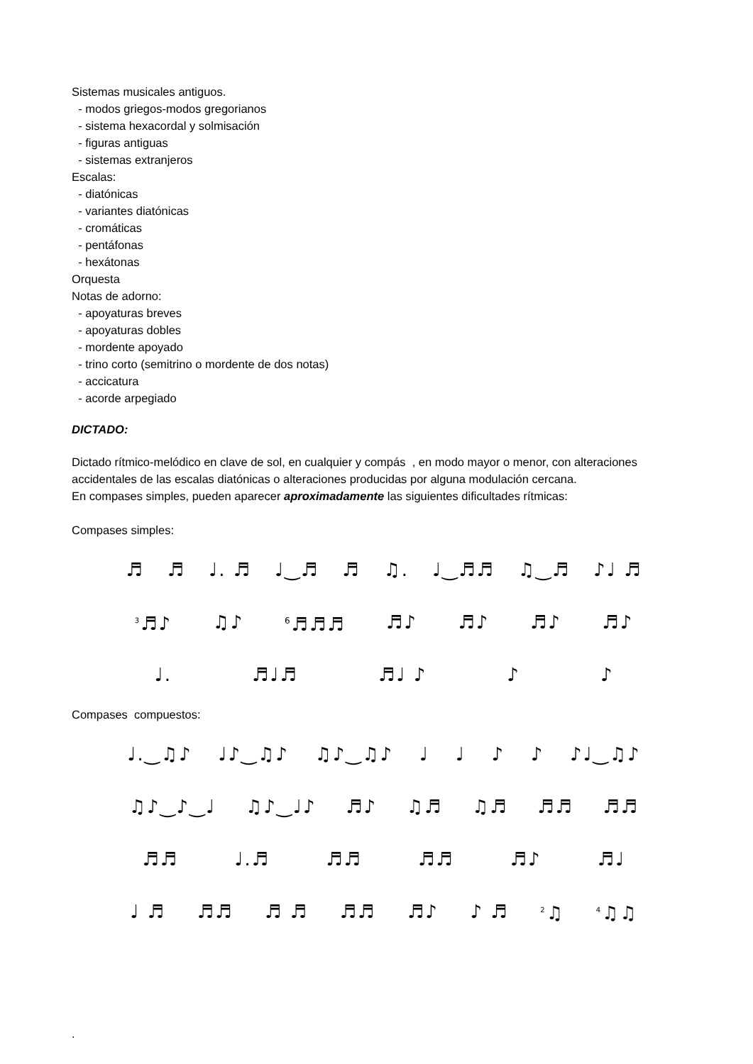Sistemas musicales antiguos.
- modos griegos-modos gregorianos
- sistema hexacordal y solmisación
- figuras antiguas
- sistemas extranjeros
Escalas:
- diatónicas
- variantes diatónicas
- cromáticas
- pentáfonas
- hexátonas
Orquesta
Notas de adorno:
- apoyaturas breves
- apoyaturas dobles
- mordente apoyado
- trino corto (semitrino o mordente de dos notas)
- accicatura
- acorde arpegiado
DICTADO:
Dictado rítmico-melódico en clave de sol, en cualquier y compás , en modo mayor o menor, con alteraciones accidentales de las escalas diatónicas o alteraciones producidas por alguna modulación cercana.
En compases simples, pueden aparecer aproximadamente las siguientes dificultades rítmicas:
Compases simples:
♬ ♬ ♩. ♬ ♩‿♬ ♬ ♫. ♩‿♬♬ ♫‿♬ ♪♩ ♬
<sup>3</sup>♬♪ ♫♪<sup>6</sup>♬♬♬ ♬♪ ♬♪ ♬♪ ♬♪
♩. ♬♩♬ ♬♩ ♪ ♪ ♪
Compases compuestos:
♩.‿♫♪ ♩♪‿♫♪ ♫♪‿♫♪ ♩ ♩ ♪ ♪ ♪♩‿♫♪
♫♪‿♪‿♩ ♫♪‿♩♪ ♬♪ ♫♬ ♫♬ ♬♬ ♬♬
♬♬ ♩.♬ ♬♬ ♬♬ ♬♪ ♬♩
♩ ♬ ♬♬ ♬ ♬ ♬♬ ♬♪ ♪ ♬<sup>2</sup>♫<sup>4</sup>♫♫
.